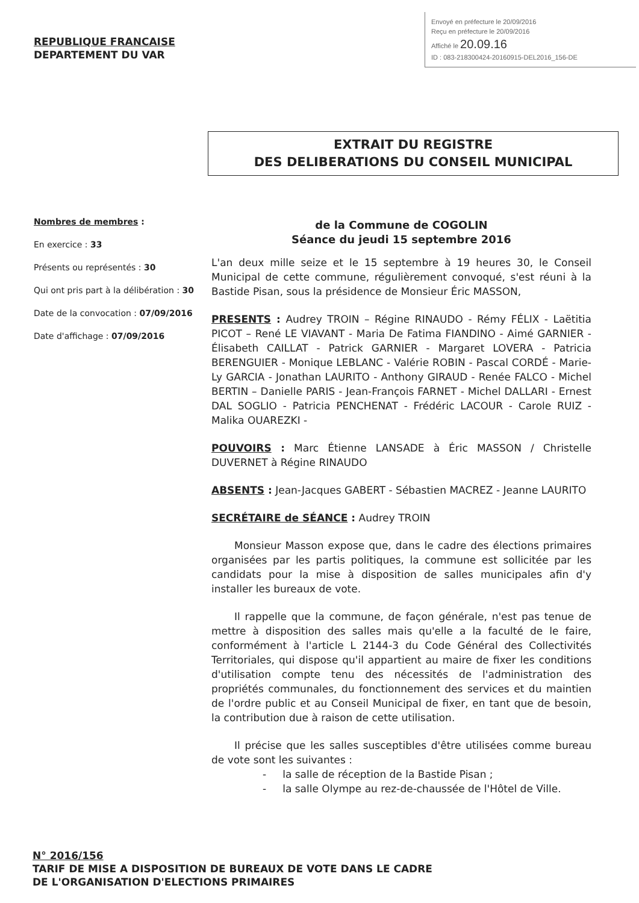Envoyé en préfecture le 20/09/2016
Reçu en préfecture le 20/09/2016
Affiché le 20.09.16
ID : 083-218300424-20160915-DEL2016_156-DE
REPUBLIQUE FRANCAISE
DEPARTEMENT DU VAR
EXTRAIT DU REGISTRE
DES DELIBERATIONS DU CONSEIL MUNICIPAL
Nombres de membres :
En exercice : 33
Présents ou représentés : 30
Qui ont pris part à la délibération : 30
Date de la convocation : 07/09/2016
Date d'affichage : 07/09/2016
de la Commune de COGOLIN
Séance du jeudi 15 septembre 2016
L'an deux mille seize et le 15 septembre à 19 heures 30, le Conseil Municipal de cette commune, régulièrement convoqué, s'est réuni à la Bastide Pisan, sous la présidence de Monsieur Éric MASSON,
PRESENTS : Audrey TROIN – Régine RINAUDO - Rémy FÉLIX - Laëtitia PICOT – René LE VIAVANT - Maria De Fatima FIANDINO - Aimé GARNIER - Élisabeth CAILLAT - Patrick GARNIER - Margaret LOVERA - Patricia BERENGUIER - Monique LEBLANC - Valérie ROBIN - Pascal CORDÉ - Marie-Ly GARCIA - Jonathan LAURITO - Anthony GIRAUD - Renée FALCO - Michel BERTIN – Danielle PARIS - Jean-François FARNET - Michel DALLARI - Ernest DAL SOGLIO - Patricia PENCHENAT - Frédéric LACOUR - Carole RUIZ - Malika OUAREZKI -
POUVOIRS : Marc Étienne LANSADE à Éric MASSON / Christelle DUVERNET à Régine RINAUDO
ABSENTS : Jean-Jacques GABERT - Sébastien MACREZ - Jeanne LAURITO
SECRÉTAIRE de SÉANCE : Audrey TROIN
Monsieur Masson expose que, dans le cadre des élections primaires organisées par les partis politiques, la commune est sollicitée par les candidats pour la mise à disposition de salles municipales afin d'y installer les bureaux de vote.
Il rappelle que la commune, de façon générale, n'est pas tenue de mettre à disposition des salles mais qu'elle a la faculté de le faire, conformément à l'article L 2144-3 du Code Général des Collectivités Territoriales, qui dispose qu'il appartient au maire de fixer les conditions d'utilisation compte tenu des nécessités de l'administration des propriétés communales, du fonctionnement des services et du maintien de l'ordre public et au Conseil Municipal de fixer, en tant que de besoin, la contribution due à raison de cette utilisation.
Il précise que les salles susceptibles d'être utilisées comme bureau de vote sont les suivantes :
- la salle de réception de la Bastide Pisan ;
- la salle Olympe au rez-de-chaussée de l'Hôtel de Ville.
N° 2016/156
TARIF DE MISE A DISPOSITION DE BUREAUX DE VOTE DANS LE CADRE
DE L'ORGANISATION D'ELECTIONS PRIMAIRES